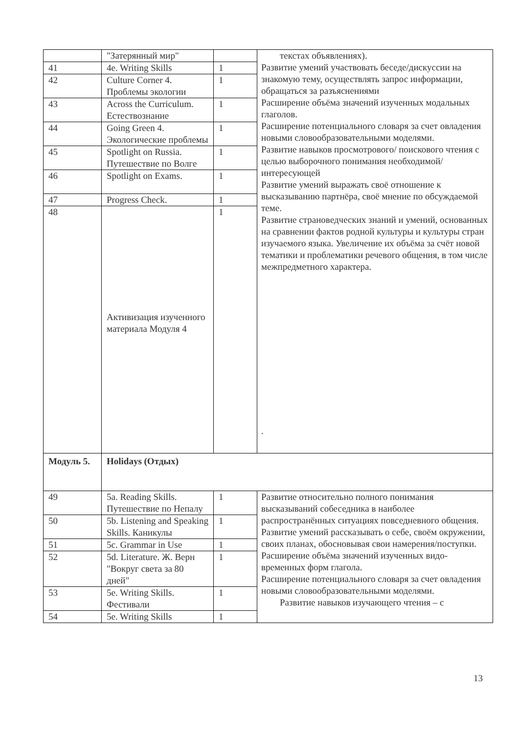| | "Затерянный мир" | | текстах объявлениях). Развитие умений участвовать беседе/дискуссии на знакомую тему, осуществлять запрос информации, обращаться за разъяснениями Расширение объёма значений изученных модальных глаголов. Расширение потенциального словаря за счет овладения новыми словообразовательными моделями. Развитие навыков просмотрового/ поискового чтения с целью выборочного понимания необходимой/интересующей Развитие умений выражать своё отношение к высказыванию партнёра, своё мнение по обсуждаемой теме. Развитие страноведческих знаний и умений, основанных на сравнении фактов родной культуры и культуры стран изучаемого языка. Увеличение их объёма за счёт новой тематики и проблематики речевого общения, в том числе межпредметного характера. . |
| 41 | 4e. Writing Skills | 1 | |
| 42 | Culture Corner 4. Проблемы экологии | 1 | |
| 43 | Across the Curriculum. Естествознание | 1 | |
| 44 | Going Green 4. Экологические проблемы | 1 | |
| 45 | Spotlight on Russia. Путешествие по Волге | 1 | |
| 46 | Spotlight on Exams. | 1 | |
| 47 | Progress Check. | 1 | |
| 48 | Активизация изученного материала Модуля 4 | 1 | |
| Модуль 5. | Holidays (Отдых) | | |
| 49 | 5a. Reading Skills. Путешествие по Непалу | 1 | Развитие относительно полного понимания высказываний собеседника в наиболее распространённых ситуациях повседневного общения. Развитие умений рассказывать о себе, своём окружении, своих планах, обосновывая свои намерения/поступки. Расширение объёма значений изученных видо-временных форм глагола. Расширение потенциального словаря за счет овладения новыми словообразовательными моделями. Развитие навыков изучающего чтения – с |
| 50 | 5b. Listening and Speaking Skills. Каникулы | 1 | |
| 51 | 5c. Grammar in Use | 1 | |
| 52 | 5d. Literature. Ж. Верн "Вокруг света за 80 дней" | 1 | |
| 53 | 5e. Writing Skills. Фестивали | 1 | |
| 54 | 5e. Writing Skills | 1 | |
13